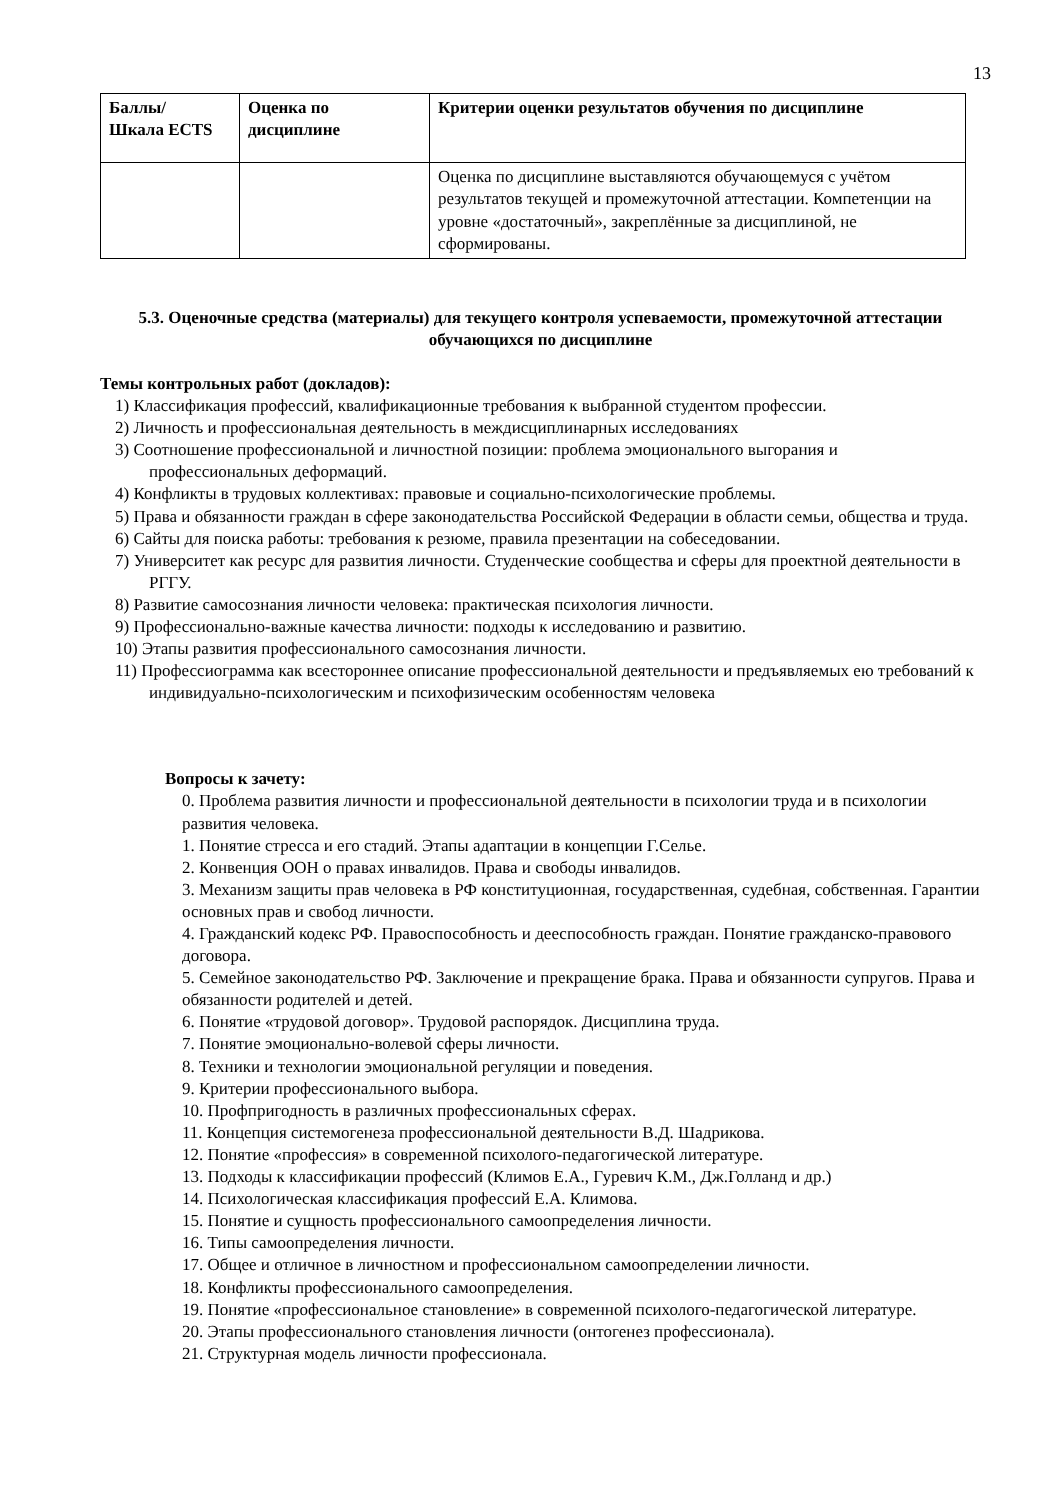13
| Баллы/ Шкала ECTS | Оценка по дисциплине | Критерии оценки результатов обучения по дисциплине |
| --- | --- | --- |
| | | Оценка по дисциплине выставляются обучающемуся с учётом результатов текущей и промежуточной аттестации. Компетенции на уровне «достаточный», закреплённые за дисциплиной, не сформированы. |
5.3. Оценочные средства (материалы) для текущего контроля успеваемости, промежуточной аттестации обучающихся по дисциплине
Темы контрольных работ (докладов):
1) Классификация профессий, квалификационные требования к выбранной студентом профессии.
2) Личность и профессиональная деятельность в междисциплинарных исследованиях
3) Соотношение профессиональной и личностной позиции: проблема эмоционального выгорания и профессиональных деформаций.
4) Конфликты в трудовых коллективах: правовые и социально-психологические проблемы.
5) Права и обязанности граждан в сфере законодательства Российской Федерации в области семьи, общества и труда.
6) Сайты для поиска работы: требования к резюме, правила презентации на собеседовании.
7) Университет как ресурс для развития личности. Студенческие сообщества и сферы для проектной деятельности в РГГУ.
8) Развитие самосознания личности человека: практическая психология личности.
9) Профессионально-важные качества личности: подходы к исследованию и развитию.
10) Этапы развития профессионального самосознания личности.
11) Профессиограмма как всестороннее описание профессиональной деятельности и предъявляемых ею требований к индивидуально-психологическим и психофизическим особенностям человека
Вопросы к зачету:
0. Проблема развития личности и профессиональной деятельности в психологии труда и в психологии развития человека.
1. Понятие стресса и его стадий. Этапы адаптации в концепции Г.Селье.
2. Конвенция ООН о правах инвалидов. Права и свободы инвалидов.
3. Механизм защиты прав человека в РФ конституционная, государственная, судебная, собственная. Гарантии основных прав и свобод личности.
4. Гражданский кодекс РФ. Правоспособность и дееспособность граждан. Понятие гражданско-правового договора.
5. Семейное законодательство РФ. Заключение и прекращение брака. Права и обязанности супругов. Права и обязанности родителей и детей.
6. Понятие «трудовой договор». Трудовой распорядок. Дисциплина труда.
7. Понятие эмоционально-волевой сферы личности.
8. Техники и технологии эмоциональной регуляции и поведения.
9. Критерии профессионального выбора.
10. Профпригодность в различных профессиональных сферах.
11. Концепция системогенеза профессиональной деятельности В.Д. Шадрикова.
12. Понятие «профессия» в современной психолого-педагогической литературе.
13. Подходы к классификации профессий (Климов Е.А., Гуревич К.М., Дж.Голланд и др.)
14. Психологическая классификация профессий Е.А. Климова.
15. Понятие и сущность профессионального самоопределения личности.
16. Типы самоопределения личности.
17. Общее и отличное в личностном и профессиональном самоопределении личности.
18. Конфликты профессионального самоопределения.
19. Понятие «профессиональное становление» в современной психолого-педагогической литературе.
20. Этапы профессионального становления личности (онтогенез профессионала).
21. Структурная модель личности профессионала.